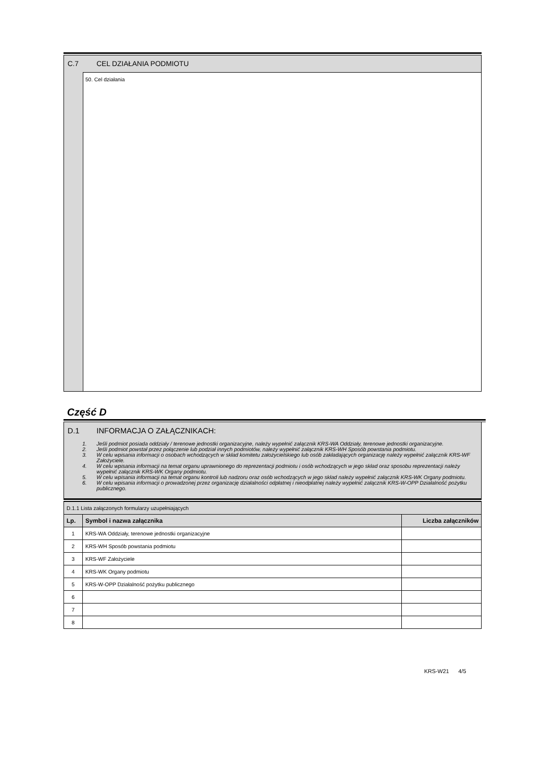C.7 CEL DZIAŁANIA PODMIOTU
50. Cel działania
Część D
D.1 INFORMACJA O ZAŁĄCZNIKACH:
1. Jeśli podmiot posiada oddziały / terenowe jednostki organizacyjne, należy wypełnić załącznik KRS-WA Oddziały, terenowe jednostki organizacyjne.
2. Jeśli podmiot powstał przez połączenie lub podział innych podmiotów, należy wypełnić załącznik KRS-WH Sposób powstania podmiotu.
3. W celu wpisania informacji o osobach wchodzących w skład komitetu założycielskiego lub osób zakładających organizację należy wypełnić załącznik KRS-WF Założyciele.
4. W celu wpisania informacji na temat organu uprawnionego do reprezentacji podmiotu i osób wchodzących w jego skład oraz sposobu reprezentacji należy wypełnić załącznik KRS-WK Organy podmiotu.
5. W celu wpisania informacji na temat organu kontroli lub nadzoru oraz osób wchodzących w jego skład należy wypełnić załącznik KRS-WK Organy podmiotu.
6. W celu wpisania informacji o prowadzonej przez organizację działalności odpłatnej i nieodpłatnej należy wypełnić załącznik KRS-W-OPP Działalność pożytku publicznego.
| D.1.1 Lista załączonych formularzy uzupełniających | | |
| Lp. | Symbol i nazwa załącznika | Liczba załączników |
| 1 | KRS-WA Oddziały, terenowe jednostki organizacyjne | |
| 2 | KRS-WH Sposób powstania podmiotu | |
| 3 | KRS-WF Założyciele | |
| 4 | KRS-WK Organy podmiotu | |
| 5 | KRS-W-OPP Działalność pożytku publicznego | |
| 6 | | |
| 7 | | |
| 8 | | |
KRS-W21 4/5